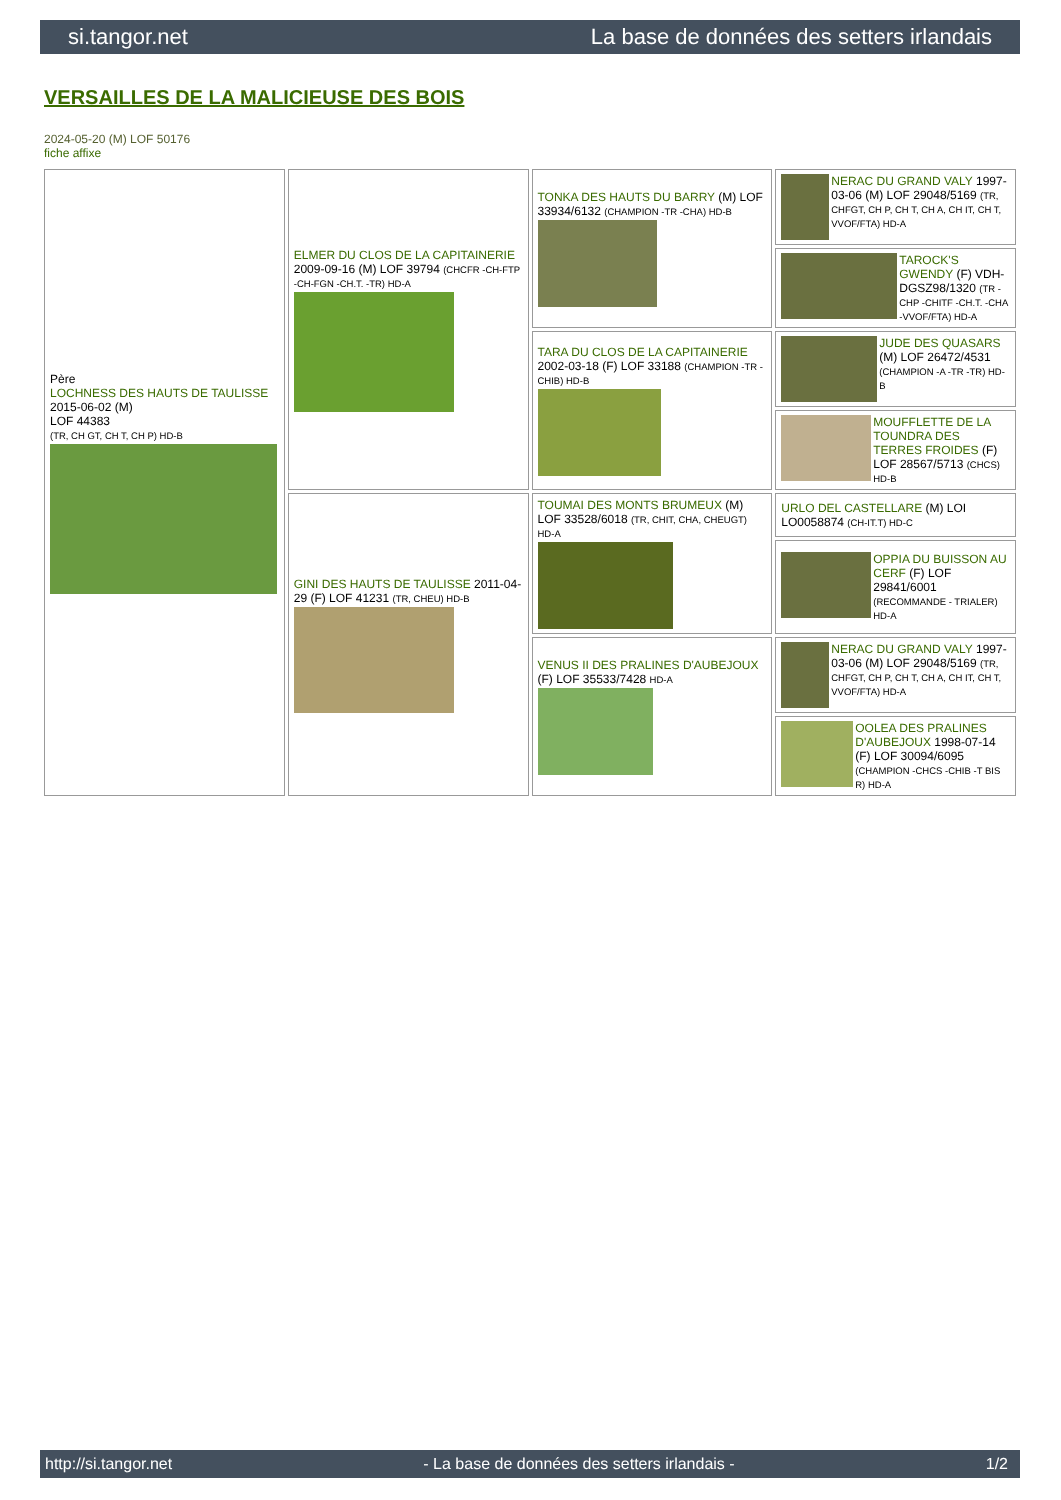si.tangor.net La base de données des setters irlandais
VERSAILLES DE LA MALICIEUSE DES BOIS
2024-05-20 (M) LOF 50176
fiche affixe
| Père LOCHNESS DES HAUTS DE TAULISSE 2015-06-02 (M) LOF 44383 (TR, CH GT, CH T, CH P) HD-B | ELMER DU CLOS DE LA CAPITAINERIE 2009-09-16 (M) LOF 39794 (CHCFR -CH-FTP -CH-FGN -CH.T. -TR) HD-A | TONKA DES HAUTS DU BARRY (M) LOF 33934/6132 (CHAMPION -TR -CHA) HD-B | NERAC DU GRAND VALY 1997-03-06 (M) LOF 29048/5169 (TR, CHFGT, CH P, CH T, CH A, CH IT, CH T, VVOF/FTA) HD-A |
| | | | TAROCK'S GWENDY (F) VDH-DGSZ98/1320 (TR -CHP -CHITF -CH.T. -CHA -VVOF/FTA) HD-A |
| | | TARA DU CLOS DE LA CAPITAINERIE 2002-03-18 (F) LOF 33188 (CHAMPION -TR -CHIB) HD-B | JUDE DES QUASARS (M) LOF 26472/4531 (CHAMPION -A -TR -TR) HD-B |
| | | | MOUFFLETTE DE LA TOUNDRA DES TERRES FROIDES (F) LOF 28567/5713 (CHCS) HD-B |
| | GINI DES HAUTS DE TAULISSE 2011-04-29 (F) LOF 41231 (TR, CHEU) HD-B | TOUMAI DES MONTS BRUMEUX (M) LOF 33528/6018 (TR, CHIT, CHA, CHEUGT) HD-A | URLO DEL CASTELLARE (M) LOI LO0058874 (CH-IT.T) HD-C |
| | | | OPPIA DU BUISSON AU CERF (F) LOF 29841/6001 (RECOMMANDE - TRIALER) HD-A |
| | | VENUS II DES PRALINES D'AUBEJOUX (F) LOF 35533/7428 HD-A | NERAC DU GRAND VALY 1997-03-06 (M) LOF 29048/5169 (TR, CHFGT, CH P, CH T, CH A, CH IT, CH T, VVOF/FTA) HD-A |
| | | | OOLEA DES PRALINES D'AUBEJOUX 1998-07-14 (F) LOF 30094/6095 (CHAMPION -CHCS -CHIB -T BIS R) HD-A |
http://si.tangor.net - La base de données des setters irlandais - 1/2